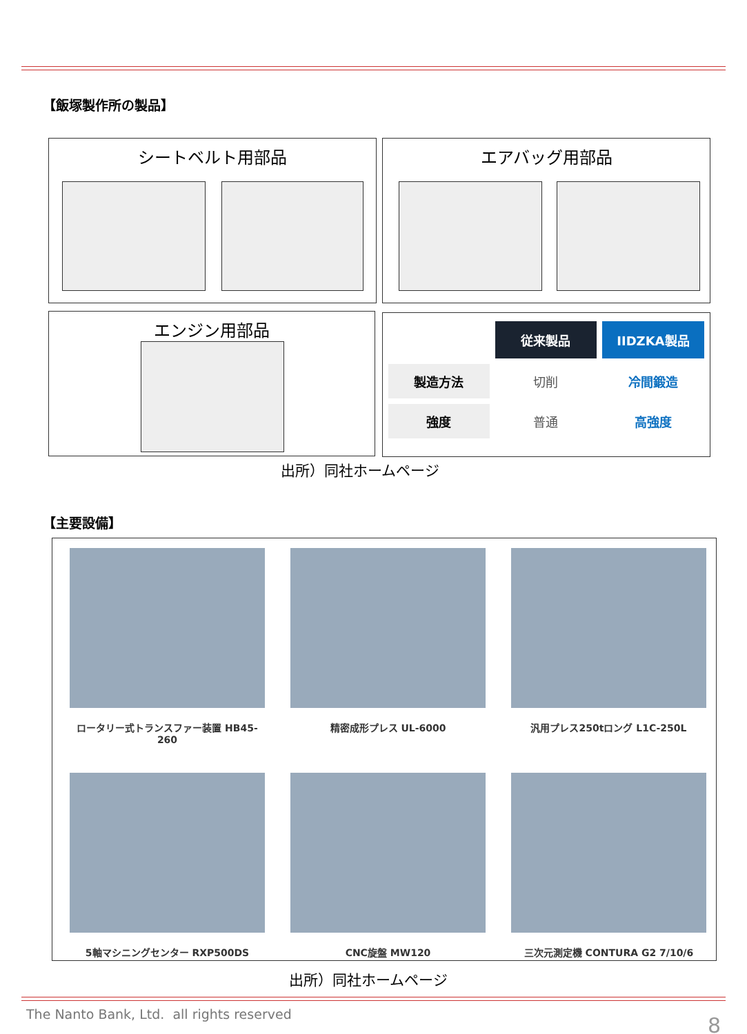【飯塚製作所の製品】
シートベルト用部品 エアバッグ用部品
エンジン用部品
| | 従来製品 | IIDZKA製品 |
| 製造方法 | 切削 | 冷間鍛造 |
| 強度 | 普通 | 高強度 |
出所）同社ホームページ
【主要設備】
ロータリー式トランスファー装置 HB45-260
精密成形プレス UL-6000
汎用プレス250tロング L1C-250L
5軸マシニングセンター RXP500DS
CNC旋盤 MW120
三次元測定機 CONTURA G2 7/10/6
出所）同社ホームページ
The Nanto Bank, Ltd. all rights reserved
8